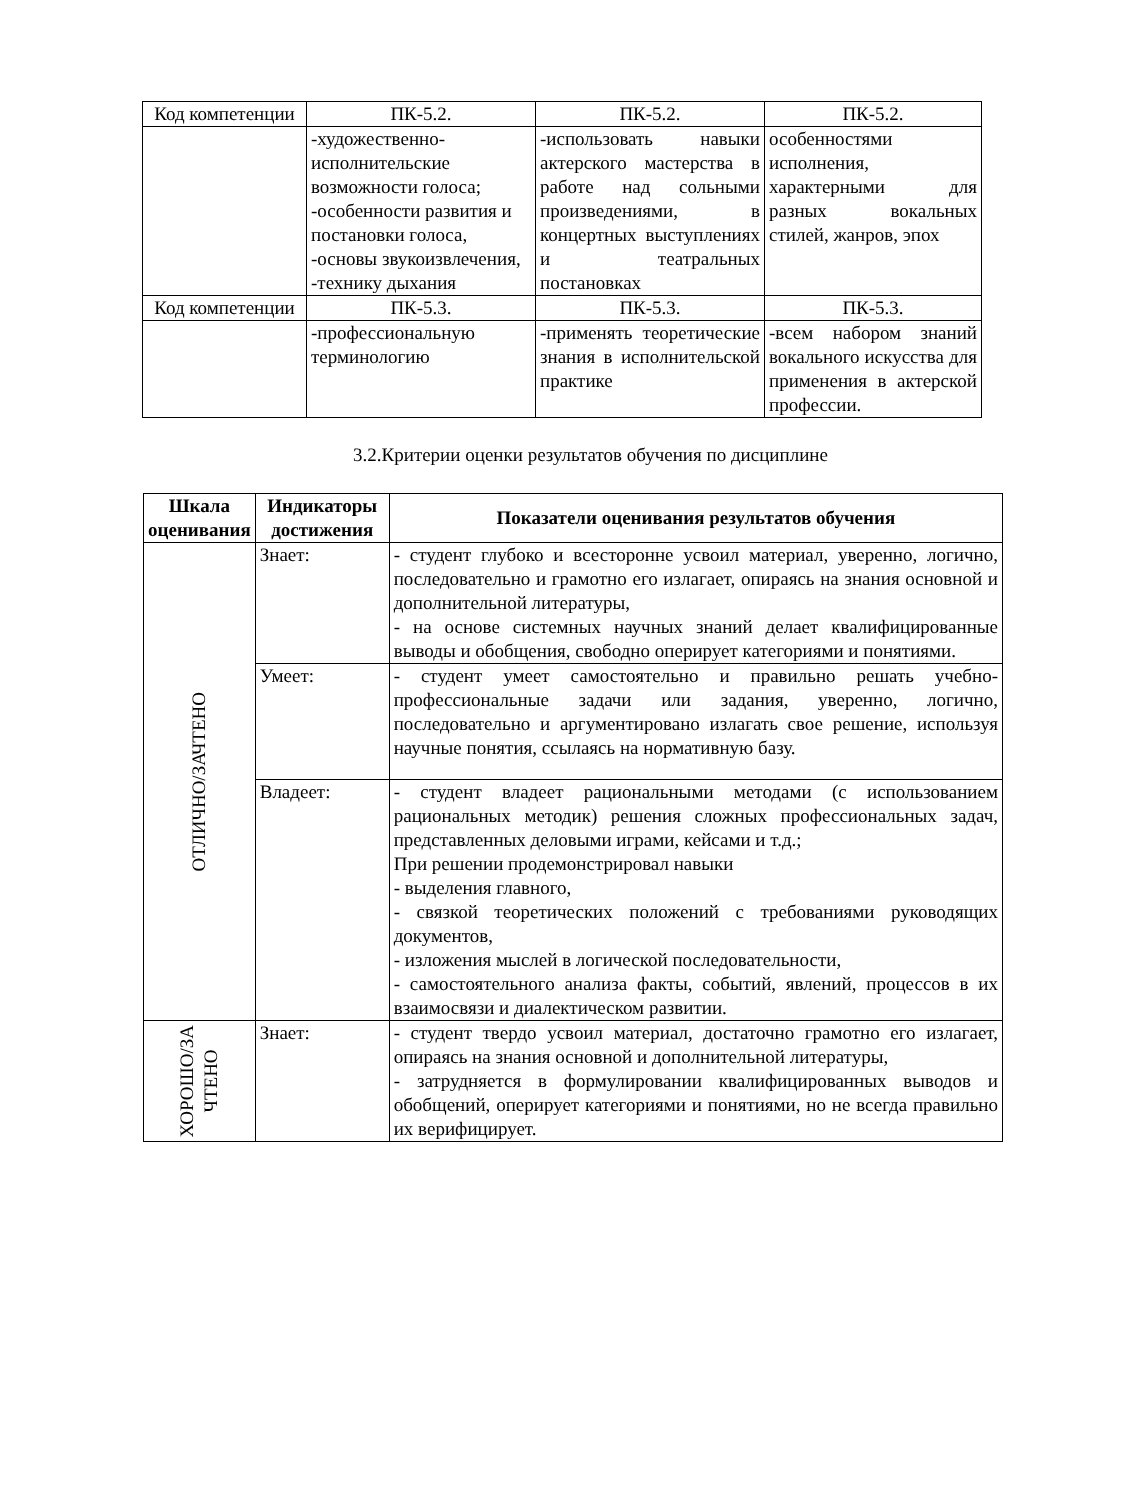| Код компетенции | ПК-5.2. | ПК-5.2. | ПК-5.2. |
| | -художественно-исполнительские возможности голоса; -особенности развития и постановки голоса, -основы звукоизвлечения, -технику дыхания | -использовать навыки актерского мастерства в работе над сольными произведениями, в концертных выступлениях и театральных постановках | особенностями исполнения, характерными для разных вокальных стилей, жанров, эпох |
| Код компетенции | ПК-5.3. | ПК-5.3. | ПК-5.3. |
| | -профессиональную терминологию | -применять теоретические знания в исполнительской практике | -всем набором знаний вокального искусства для применения в актерской профессии. |
3.2.Критерии оценки результатов обучения по дисциплине
| Шкала оценивания | Индикаторы достижения | Показатели оценивания результатов обучения |
| --- | --- | --- |
| ОТЛИЧНО/ЗАЧТЕНО | Знает: | - студент глубоко и всесторонне усвоил материал, уверенно, логично, последовательно и грамотно его излагает, опираясь на знания основной и дополнительной литературы, - на основе системных научных знаний делает квалифицированные выводы и обобщения, свободно оперирует категориями и понятиями. |
| | Умеет: | - студент умеет самостоятельно и правильно решать учебно-профессиональные задачи или задания, уверенно, логично, последовательно и аргументировано излагать свое решение, используя научные понятия, ссылаясь на нормативную базу. |
| | Владеет: | - студент владеет рациональными методами (с использованием рациональных методик) решения сложных профессиональных задач, представленных деловыми играми, кейсами и т.д.; При решении продемонстрировал навыки - выделения главного, - связкой теоретических положений с требованиями руководящих документов, - изложения мыслей в логической последовательности, - самостоятельного анализа факты, событий, явлений, процессов в их взаимосвязи и диалектическом развитии. |
| ХОРОШО/ЗА ЧТЕНО | Знает: | - студент твердо усвоил материал, достаточно грамотно его излагает, опираясь на знания основной и дополнительной литературы, - затрудняется в формулировании квалифицированных выводов и обобщений, оперирует категориями и понятиями, но не всегда правильно их верифицирует. |